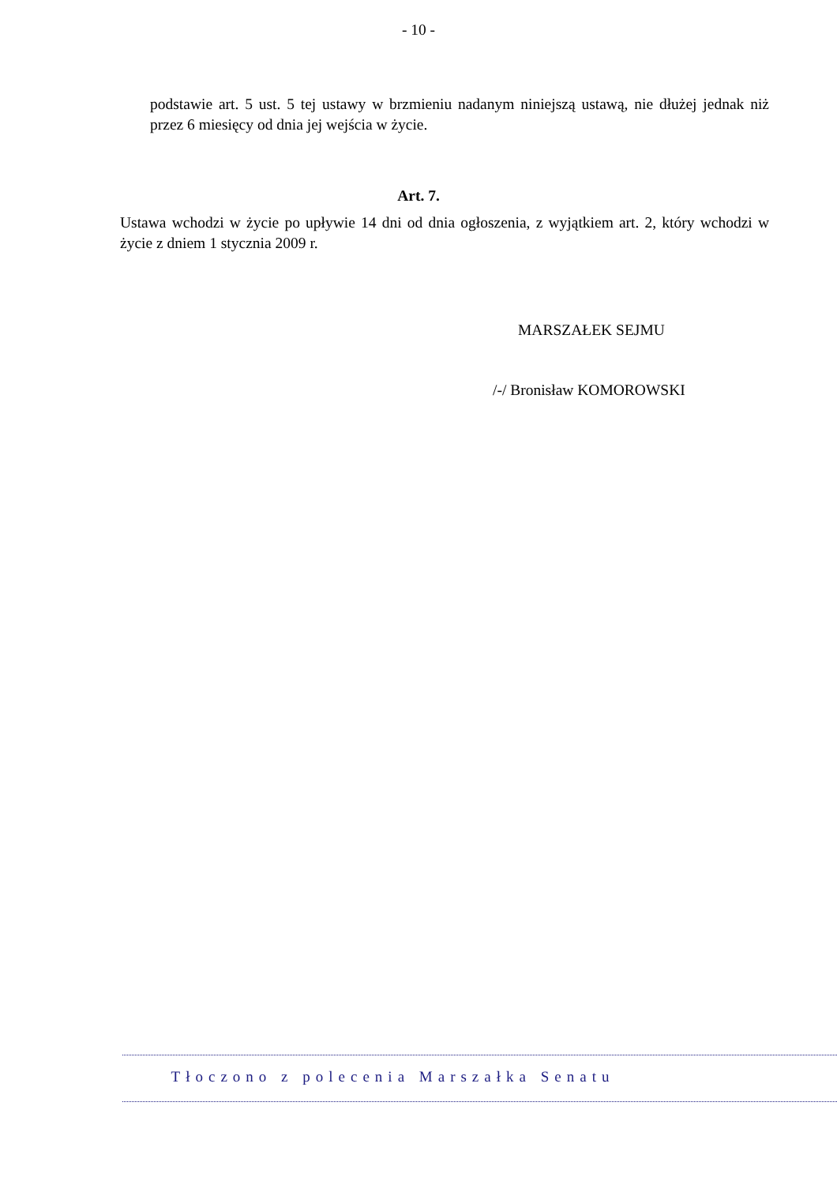- 10 -
podstawie art. 5 ust. 5 tej ustawy w brzmieniu nadanym niniejszą ustawą, nie dłużej jednak niż przez 6 miesięcy od dnia jej wejścia w życie.
Art. 7.
Ustawa wchodzi w życie po upływie 14 dni od dnia ogłoszenia, z wyjątkiem art. 2, który wchodzi w życie z dniem 1 stycznia 2009 r.
MARSZAŁEK SEJMU
/-/ Bronisław KOMOROWSKI
Tłoczono z polecenia Marszałka Senatu